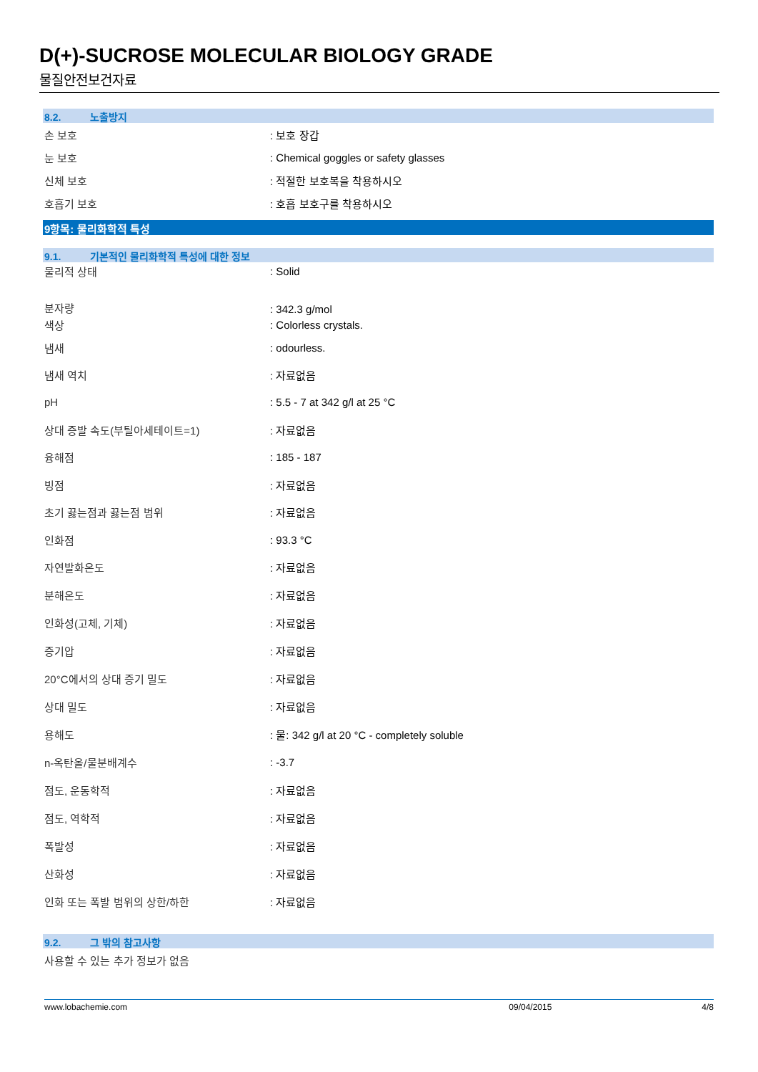D(+)-SUCROSE MOLECULAR BIOLOGY GRADE
물질안전보건자료
8.2. 노출방지
손 보호 : 보호 장갑
눈 보호
: Chemical goggles or safety glasses
신체 보호 : 적절한 보호복을 착용하시오
호흡기 보호 : 호흡 보호구를 착용하시오
9항목: 물리화학적 특성
9.1. 기본적인 물리화학적 특성에 대한 정보
물리적 상태 : Solid
분자량
: 342.3 g/mol
색상 : Colorless crystals.
냄새 : odourless.
냄새 역치 : 자료없음
pH : 5.5 - 7 at 342 g/l at 25 °C
상대 증발 속도(부틸아세테이트=1) : 자료없음
융해점 : 185 - 187
빙점 : 자료없음
초기 끓는점과 끓는점 범위 : 자료없음
인화점 : 93.3 °C
자연발화온도 : 자료없음
분해온도 : 자료없음
인화성(고체, 기체) : 자료없음
증기압 : 자료없음
20°C에서의 상대 증기 밀도 : 자료없음
상대 밀도 : 자료없음
용해도
: 물: 342 g/l at 20 °C - completely soluble
n-옥탄올/물분배계수 : -3.7
점도, 운동학적 : 자료없음
점도, 역학적 : 자료없음
폭발성 : 자료없음
산화성 : 자료없음
인화 또는 폭발 범위의 상한/하한 : 자료없음
9.2. 그 밖의 참고사항
사용할 수 있는 추가 정보가 없음
www.lobachemie.com 09/04/2015 4/8